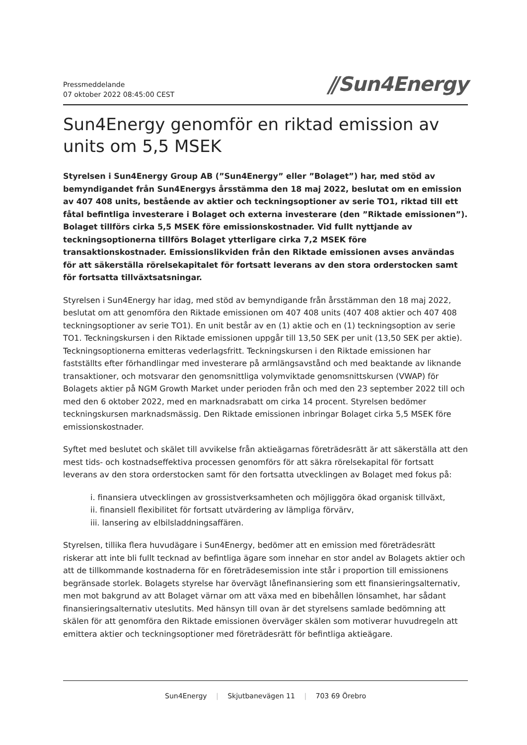Pressmeddelande
07 oktober 2022 08:45:00 CEST
⫽Sun4Energy
Sun4Energy genomför en riktad emission av units om 5,5 MSEK
Styrelsen i Sun4Energy Group AB (”Sun4Energy” eller ”Bolaget”) har, med stöd av bemyndigandet från Sun4Energys årsstämma den 18 maj 2022, beslutat om en emission av 407 408 units, bestående av aktier och teckningsoptioner av serie TO1, riktad till ett fåtal befintliga investerare i Bolaget och externa investerare (den ”Riktade emissionen”). Bolaget tillförs cirka 5,5 MSEK före emissionskostnader. Vid fullt nyttjande av teckningsoptionerna tillförs Bolaget ytterligare cirka 7,2 MSEK före transaktionskostnader. Emissionslikviden från den Riktade emissionen avses användas för att säkerställa rörelsekapitalet för fortsatt leverans av den stora orderstocken samt för fortsatta tillväxtsatsningar.
Styrelsen i Sun4Energy har idag, med stöd av bemyndigande från årsstämman den 18 maj 2022, beslutat om att genomföra den Riktade emissionen om 407 408 units (407 408 aktier och 407 408 teckningsoptioner av serie TO1). En unit består av en (1) aktie och en (1) teckningsoption av serie TO1. Teckningskursen i den Riktade emissionen uppgår till 13,50 SEK per unit (13,50 SEK per aktie). Teckningsoptionerna emitteras vederlagsfritt. Teckningskursen i den Riktade emissionen har fastställts efter förhandlingar med investerare på armlängsavstånd och med beaktande av liknande transaktioner, och motsvarar den genomsnittliga volymviktade genomsnittskursen (VWAP) för Bolagets aktier på NGM Growth Market under perioden från och med den 23 september 2022 till och med den 6 oktober 2022, med en marknadsrabatt om cirka 14 procent. Styrelsen bedömer teckningskursen marknadsmässig. Den Riktade emissionen inbringar Bolaget cirka 5,5 MSEK före emissionskostnader.
Syftet med beslutet och skälet till avvikelse från aktieägarnas företrädesrätt är att säkerställa att den mest tids- och kostnadseffektiva processen genomförs för att säkra rörelsekapital för fortsatt leverans av den stora orderstocken samt för den fortsatta utvecklingen av Bolaget med fokus på:
i. finansiera utvecklingen av grossistverksamheten och möjliggöra ökad organisk tillväxt,
ii. finansiell flexibilitet för fortsatt utvärdering av lämpliga förvärv,
iii. lansering av elbilsladdningsaffären.
Styrelsen, tillika flera huvudägare i Sun4Energy, bedömer att en emission med företrädesrätt riskerar att inte bli fullt tecknad av befintliga ägare som innehar en stor andel av Bolagets aktier och att de tillkommande kostnaderna för en företrädesemission inte står i proportion till emissionens begränsade storlek. Bolagets styrelse har övervägt lånefinansiering som ett finansieringsalternativ, men mot bakgrund av att Bolaget värnar om att växa med en bibehållen lönsamhet, har sådant finansieringsalternativ uteslutits. Med hänsyn till ovan är det styrelsens samlade bedömning att skälen för att genomföra den Riktade emissionen överväger skälen som motiverar huvudregeln att emittera aktier och teckningsoptioner med företrädesrätt för befintliga aktieägare.
Sun4Energy | Skjutbanevägen 11 | 703 69 Örebro